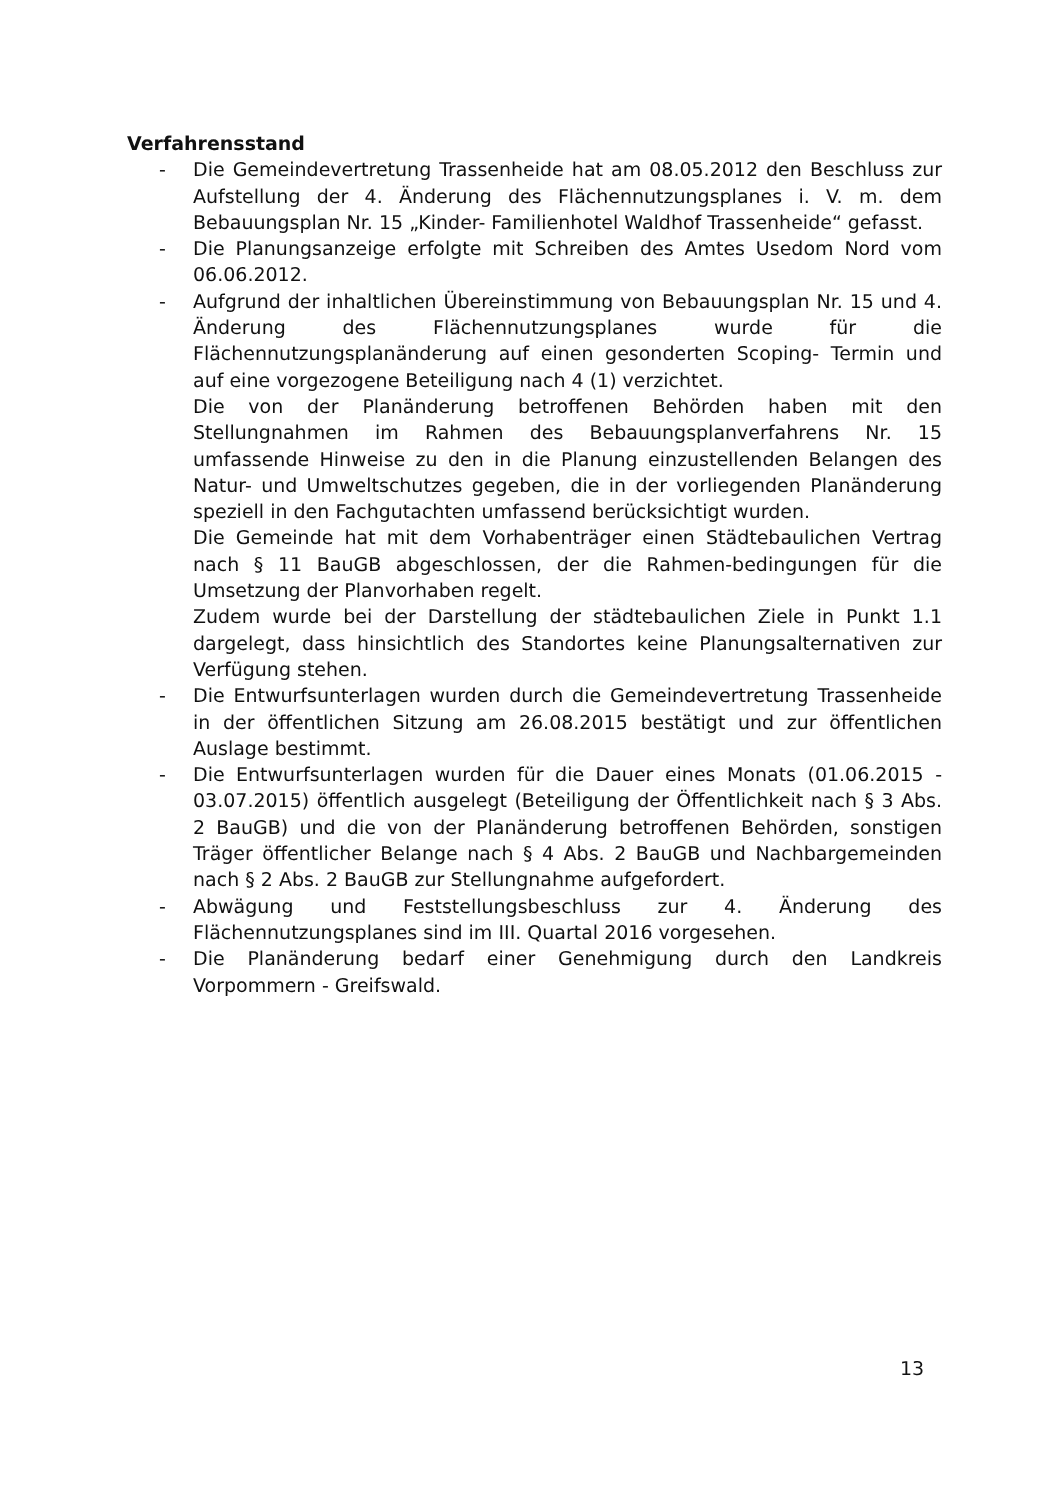Verfahrensstand
- Die Gemeindevertretung Trassenheide hat am 08.05.2012 den Beschluss zur Aufstellung der 4. Änderung des Flächennutzungsplanes i. V. m. dem Bebauungsplan Nr. 15 „Kinder- Familienhotel Waldhof Trassenheide“ gefasst.
- Die Planungsanzeige erfolgte mit Schreiben des Amtes Usedom Nord vom 06.06.2012.
- Aufgrund der inhaltlichen Übereinstimmung von Bebauungsplan Nr. 15 und 4. Änderung des Flächennutzungsplanes wurde für die Flächennutzungsplanänderung auf einen gesonderten Scoping- Termin und auf eine vorgezogene Beteiligung nach 4 (1) verzichtet.
Die von der Planänderung betroffenen Behörden haben mit den Stellungnahmen im Rahmen des Bebauungsplanverfahrens Nr. 15 umfassende Hinweise zu den in die Planung einzustellenden Belangen des Natur- und Umweltschutzes gegeben, die in der vorliegenden Planänderung speziell in den Fachgutachten umfassend berücksichtigt wurden.
Die Gemeinde hat mit dem Vorhabenträger einen Städtebaulichen Vertrag nach § 11 BauGB abgeschlossen, der die Rahmen-bedingungen für die Umsetzung der Planvorhaben regelt.
Zudem wurde bei der Darstellung der städtebaulichen Ziele in Punkt 1.1 dargelegt, dass hinsichtlich des Standortes keine Planungsalternativen zur Verfügung stehen.
- Die Entwurfsunterlagen wurden durch die Gemeindevertretung Trassenheide in der öffentlichen Sitzung am 26.08.2015 bestätigt und zur öffentlichen Auslage bestimmt.
- Die Entwurfsunterlagen wurden für die Dauer eines Monats (01.06.2015 - 03.07.2015) öffentlich ausgelegt (Beteiligung der Öffentlichkeit nach § 3 Abs. 2 BauGB) und die von der Planänderung betroffenen Behörden, sonstigen Träger öffentlicher Belange nach § 4 Abs. 2 BauGB und Nachbargemeinden nach § 2 Abs. 2 BauGB zur Stellungnahme aufgefordert.
- Abwägung und Feststellungsbeschluss zur 4. Änderung des Flächennutzungsplanes sind im III. Quartal 2016 vorgesehen.
- Die Planänderung bedarf einer Genehmigung durch den Landkreis Vorpommern - Greifswald.
13